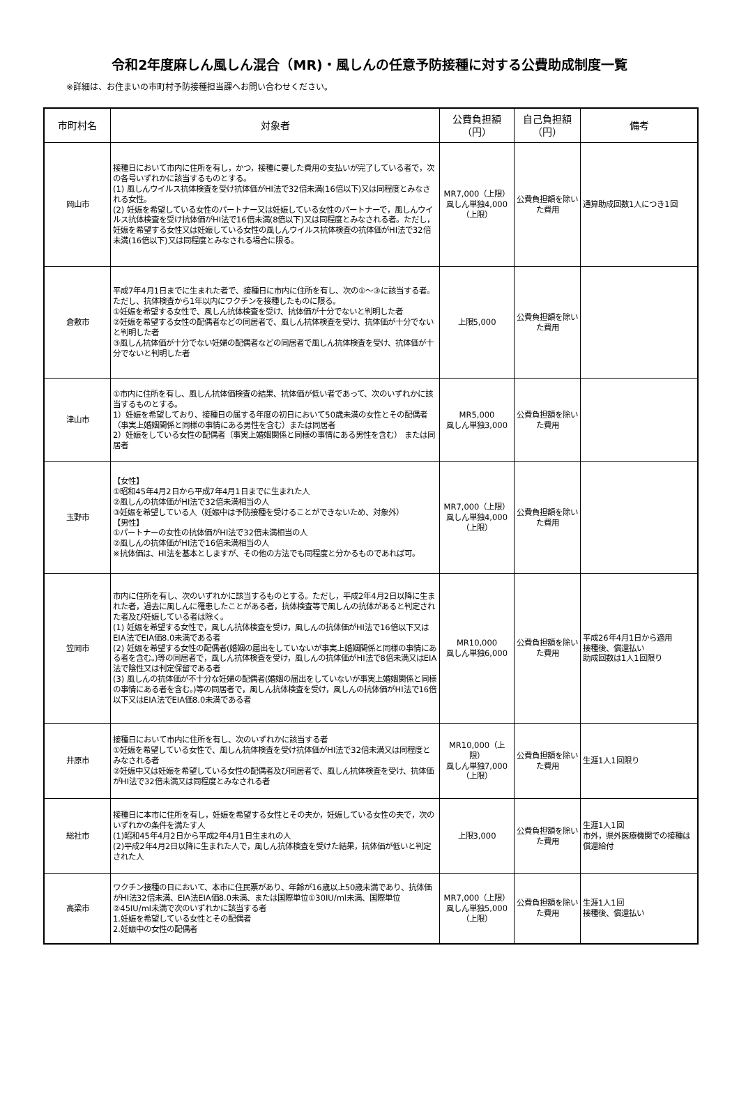令和2年度麻しん風しん混合（MR)・風しんの任意予防接種に対する公費助成制度一覧
※詳細は、お住まいの市町村予防接種担当課へお問い合わせください。
| 市町村名 | 対象者 | 公費負担額 （円） | 自己負担額 （円） | 備考 |
| --- | --- | --- | --- | --- |
| 岡山市 | 接種日において市内に住所を有し，かつ，接種に要した費用の支払いが完了している者で，次の各号いずれかに該当するものとする。 (1) 風しんウイルス抗体検査を受け抗体価がHI法で32倍未満(16倍以下)又は同程度とみなされる女性。 (2) 妊娠を希望している女性のパートナー又は妊娠している女性のパートナーで，風しんウイルス抗体検査を受け抗体価がHI法で16倍未満(8倍以下)又は同程度とみなされる者。ただし，妊娠を希望する女性又は妊娠している女性の風しんウイルス抗体検査の抗体価がHI法で32倍未満(16倍以下)又は同程度とみなされる場合に限る。 | MR7,000（上限） 風しん単独4,000（上限） | 公費負担額を除いた費用 | 通算助成回数1人につき1回 |
| 倉敷市 | 平成7年4月1日までに生まれた者で、接種日に市内に住所を有し、次の①～③に該当する者。ただし、抗体検査から1年以内にワクチンを接種したものに限る。 ①妊娠を希望する女性で、風しん抗体検査を受け、抗体価が十分でないと判明した者 ②妊娠を希望する女性の配偶者などの同居者で、風しん抗体検査を受け、抗体価が十分でないと判明した者 ③風しん抗体価が十分でない妊婦の配偶者などの同居者で風しん抗体検査を受け、抗体価が十分でないと判明した者 | 上限5,000 | 公費負担額を除いた費用 | |
| 津山市 | ①市内に住所を有し、風しん抗体価検査の結果、抗体価が低い者であって、次のいずれかに該当するものとする。 1）妊娠を希望しており、接種日の属する年度の初日において50歳未満の女性とその配偶者（事実上婚姻関係と同様の事情にある男性を含む）または同居者 2）妊娠をしている女性の配偶者（事実上婚姻関係と同様の事情にある男性を含む） または同居者 | MR5,000 風しん単独3,000 | 公費負担額を除いた費用 | |
| 玉野市 | 【女性】 ①昭和45年4月2日から平成7年4月1日までに生まれた人 ②風しんの抗体価がHI法で32倍未満相当の人 ③妊娠を希望している人（妊娠中は予防接種を受けることができないため、対象外） 【男性】 ①パートナーの女性の抗体価がHI法で32倍未満相当の人 ②風しんの抗体価がHI法で16倍未満相当の人 ※抗体価は、HI法を基本としますが、その他の方法でも同程度と分かるものであれば可。 | MR7,000（上限） 風しん単独4,000（上限） | 公費負担額を除いた費用 | |
| 笠岡市 | 市内に住所を有し、次のいずれかに該当するものとする。ただし，平成2年4月2日以降に生まれた者，過去に風しんに罹患したことがある者，抗体検査等で風しんの抗体があると判定された者及び妊娠している者は除く。 (1) 妊娠を希望する女性で，風しん抗体検査を受け，風しんの抗体価がHI法で16倍以下又はEIA法でEIA価8.0未満である者 (2) 妊娠を希望する女性の配偶者(婚姻の届出をしていないが事実上婚姻関係と同様の事情にある者を含む。)等の同居者で，風しん抗体検査を受け，風しんの抗体価がHI法で8倍未満又はEIA法で陰性又は判定保留である者 (3) 風しんの抗体価が不十分な妊婦の配偶者(婚姻の届出をしていないが事実上婚姻関係と同様の事情にある者を含む。)等の同居者で，風しん抗体検査を受け，風しんの抗体価がHI法で16倍以下又はEIA法でEIA価8.0未満である者 | MR10,000 風しん単独6,000 | 公費負担額を除いた費用 | 平成26年4月1日から適用 接種後、償還払い 助成回数は1人1回限り |
| 井原市 | 接種日において市内に住所を有し、次のいずれかに該当する者 ①妊娠を希望している女性で、風しん抗体検査を受け抗体価がHI法で32倍未満又は同程度とみなされる者 ②妊娠中又は妊娠を希望している女性の配偶者及び同居者で、風しん抗体検査を受け、抗体価がHI法で32倍未満又は同程度とみなされる者 | MR10,000（上限） 風しん単独7,000（上限） | 公費負担額を除いた費用 | 生涯1人1回限り |
| 総社市 | 接種日に本市に住所を有し，妊娠を希望する女性とその夫か，妊娠している女性の夫で，次のいずれかの条件を満たす人 (1)昭和45年4月2日から平成2年4月1日生まれの人 (2)平成2年4月2日以降に生まれた人で，風しん抗体検査を受けた結果，抗体価が低いと判定された人 | 上限3,000 | 公費負担額を除いた費用 | 生涯1人1回 市外，県外医療機関での接種は償還給付 |
| 高梁市 | ワクチン接種の日において、本市に住民票があり、年齢が16歳以上50歳未満であり、抗体価がHI法32倍未満、EIA法EIA価8.0未満、または国際単位①30IU/ml未満、国際単位②45IU/ml未満で次のいずれかに該当する者 1.妊娠を希望している女性とその配偶者 2.妊娠中の女性の配偶者 | MR7,000（上限） 風しん単独5,000（上限） | 公費負担額を除いた費用 | 生涯1人1回 接種後、償還払い |